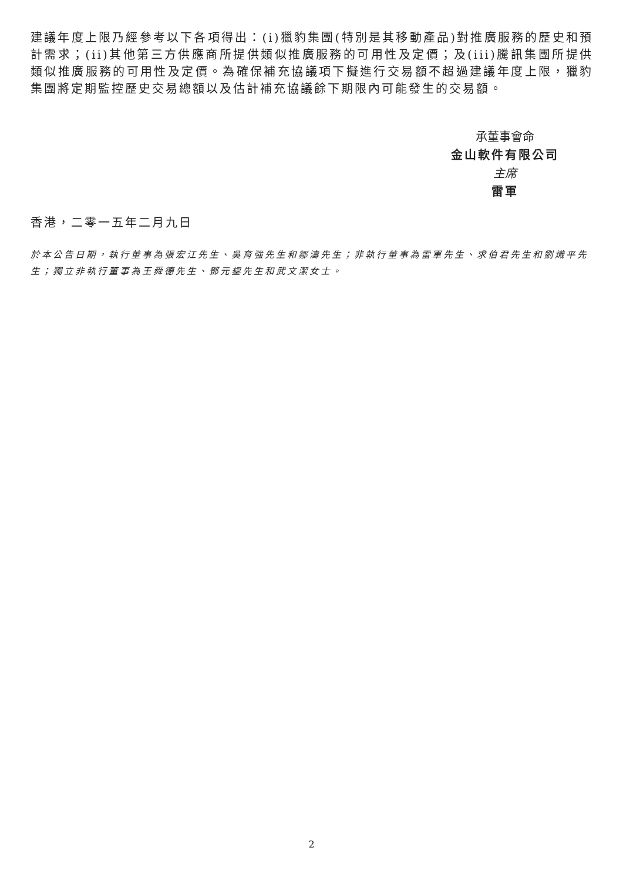建議年度上限乃經參考以下各項得出：(i)獵豹集團(特別是其移動產品)對推廣服務的歷史和預計需求；(ii)其他第三方供應商所提供類似推廣服務的可用性及定價；及(iii)騰訊集團所提供類似推廣服務的可用性及定價。為確保補充協議項下擬進行交易額不超過建議年度上限，獵豹集團將定期監控歷史交易總額以及估計補充協議餘下期限內可能發生的交易額。
承董事會命
金山軟件有限公司
主席
雷軍
香港，二零一五年二月九日
於本公告日期，執行董事為張宏江先生、吳育強先生和鄒濤先生；非執行董事為雷軍先生、求伯君先生和劉熾平先生；獨立非執行董事為王舜德先生、鄧元鋆先生和武文潔女士。
2